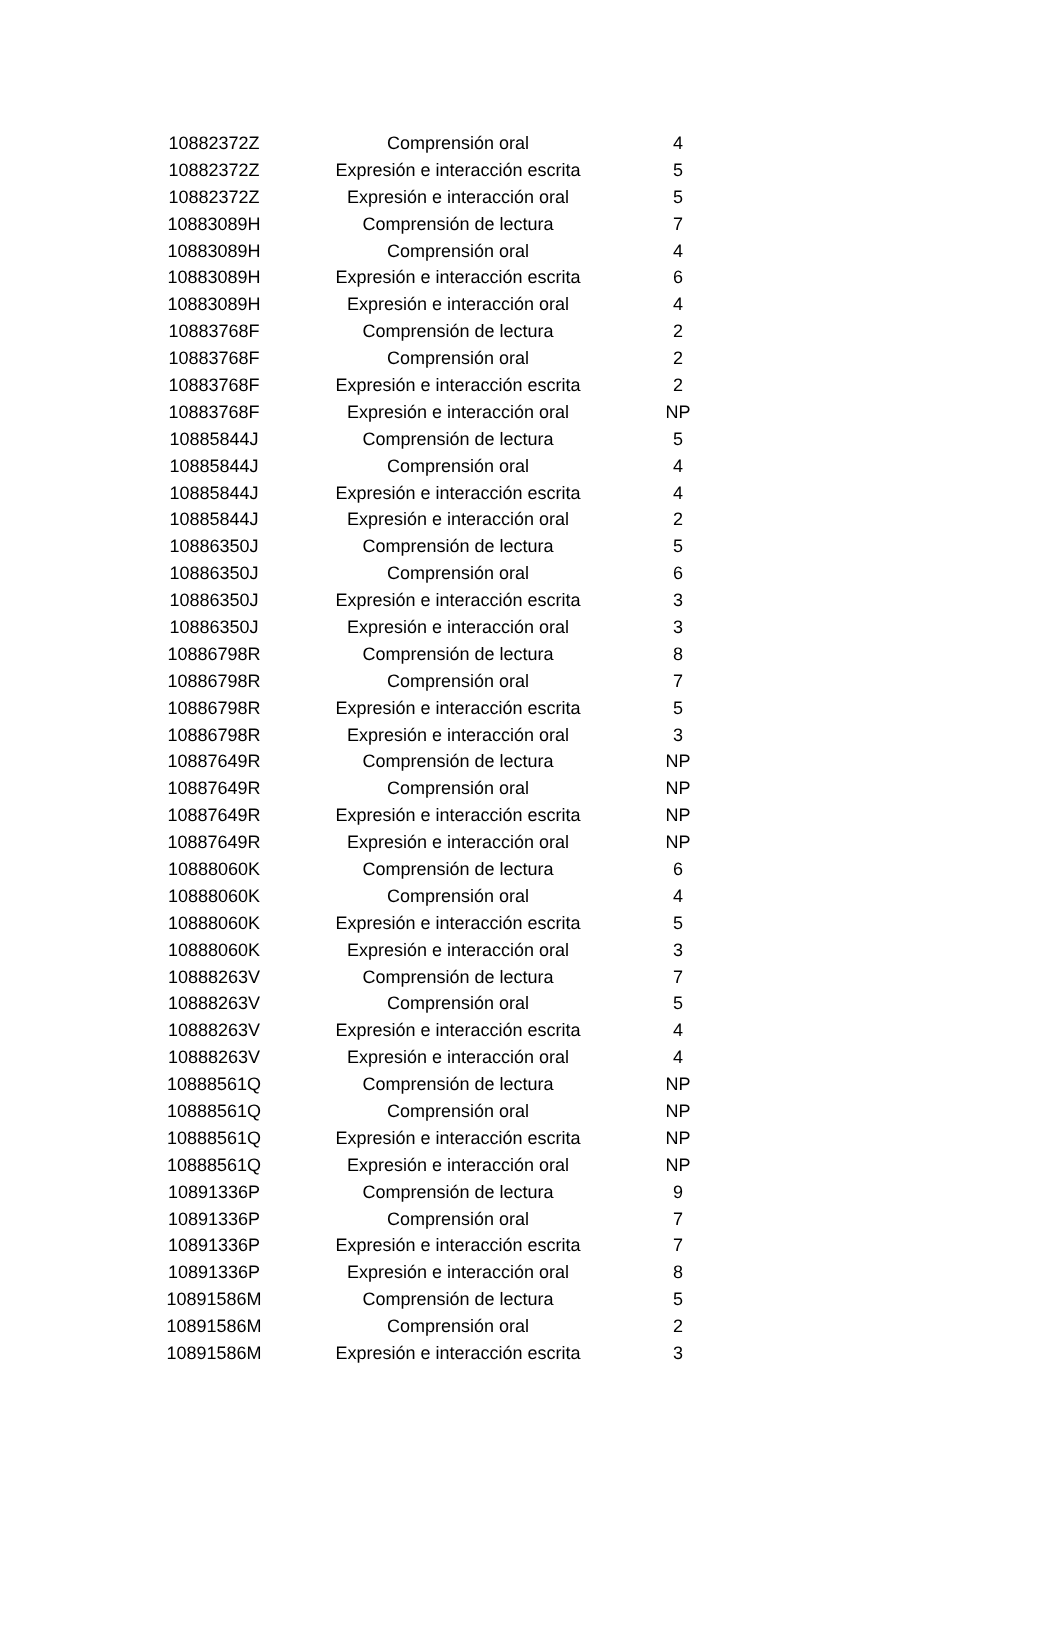| 10882372Z | Comprensión oral | 4 |
| 10882372Z | Expresión e interacción escrita | 5 |
| 10882372Z | Expresión e interacción oral | 5 |
| 10883089H | Comprensión de lectura | 7 |
| 10883089H | Comprensión oral | 4 |
| 10883089H | Expresión e interacción escrita | 6 |
| 10883089H | Expresión e interacción oral | 4 |
| 10883768F | Comprensión de lectura | 2 |
| 10883768F | Comprensión oral | 2 |
| 10883768F | Expresión e interacción escrita | 2 |
| 10883768F | Expresión e interacción oral | NP |
| 10885844J | Comprensión de lectura | 5 |
| 10885844J | Comprensión oral | 4 |
| 10885844J | Expresión e interacción escrita | 4 |
| 10885844J | Expresión e interacción oral | 2 |
| 10886350J | Comprensión de lectura | 5 |
| 10886350J | Comprensión oral | 6 |
| 10886350J | Expresión e interacción escrita | 3 |
| 10886350J | Expresión e interacción oral | 3 |
| 10886798R | Comprensión de lectura | 8 |
| 10886798R | Comprensión oral | 7 |
| 10886798R | Expresión e interacción escrita | 5 |
| 10886798R | Expresión e interacción oral | 3 |
| 10887649R | Comprensión de lectura | NP |
| 10887649R | Comprensión oral | NP |
| 10887649R | Expresión e interacción escrita | NP |
| 10887649R | Expresión e interacción oral | NP |
| 10888060K | Comprensión de lectura | 6 |
| 10888060K | Comprensión oral | 4 |
| 10888060K | Expresión e interacción escrita | 5 |
| 10888060K | Expresión e interacción oral | 3 |
| 10888263V | Comprensión de lectura | 7 |
| 10888263V | Comprensión oral | 5 |
| 10888263V | Expresión e interacción escrita | 4 |
| 10888263V | Expresión e interacción oral | 4 |
| 10888561Q | Comprensión de lectura | NP |
| 10888561Q | Comprensión oral | NP |
| 10888561Q | Expresión e interacción escrita | NP |
| 10888561Q | Expresión e interacción oral | NP |
| 10891336P | Comprensión de lectura | 9 |
| 10891336P | Comprensión oral | 7 |
| 10891336P | Expresión e interacción escrita | 7 |
| 10891336P | Expresión e interacción oral | 8 |
| 10891586M | Comprensión de lectura | 5 |
| 10891586M | Comprensión oral | 2 |
| 10891586M | Expresión e interacción escrita | 3 |